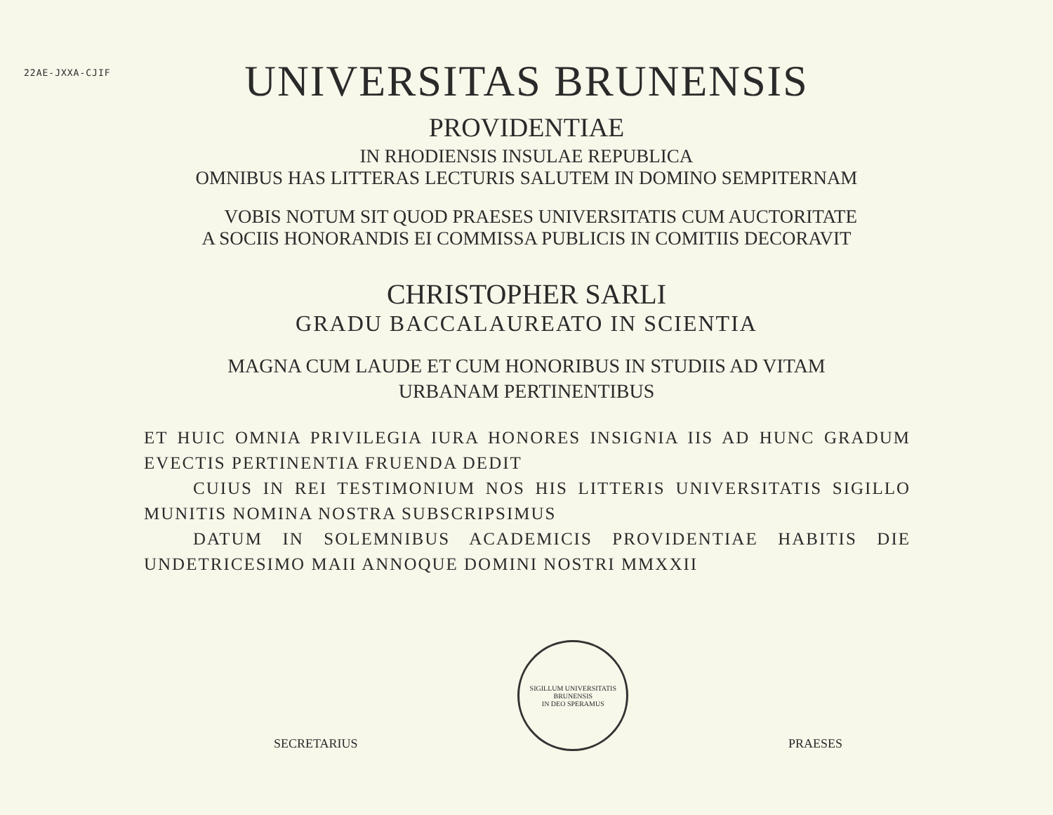22AE-JXXA-CJIF
UNIVERSITAS BRUNENSIS
PROVIDENTIAE
IN RHODIENSIS INSULAE REPUBLICA
OMNIBUS HAS LITTERAS LECTURIS SALUTEM IN DOMINO SEMPITERNAM
VOBIS NOTUM SIT QUOD PRAESES UNIVERSITATIS CUM AUCTORITATE
A SOCIIS HONORANDIS EI COMMISSA PUBLICIS IN COMITIIS DECORAVIT
CHRISTOPHER SARLI
GRADU BACCALAUREATO IN SCIENTIA
MAGNA CUM LAUDE ET CUM HONORIBUS IN STUDIIS AD VITAM
URBANAM PERTINENTIBUS
ET HUIC OMNIA PRIVILEGIA IURA HONORES INSIGNIA IIS AD HUNC GRADUM EVECTIS PERTINENTIA FRUENDA DEDIT
CUIUS IN REI TESTIMONIUM NOS HIS LITTERIS UNIVERSITATIS SIGILLO MUNITIS NOMINA NOSTRA SUBSCRIPSIMUS
DATUM IN SOLEMNIBUS ACADEMICIS PROVIDENTIAE HABITIS DIE UNDETRICESIMO MAII ANNOQUE DOMINI NOSTRI MMXXII
SECRETARIUS
SIGILLUM UNIVERSITATIS BRUNENSIS
IN DEO SPERAMUS
PRAESES